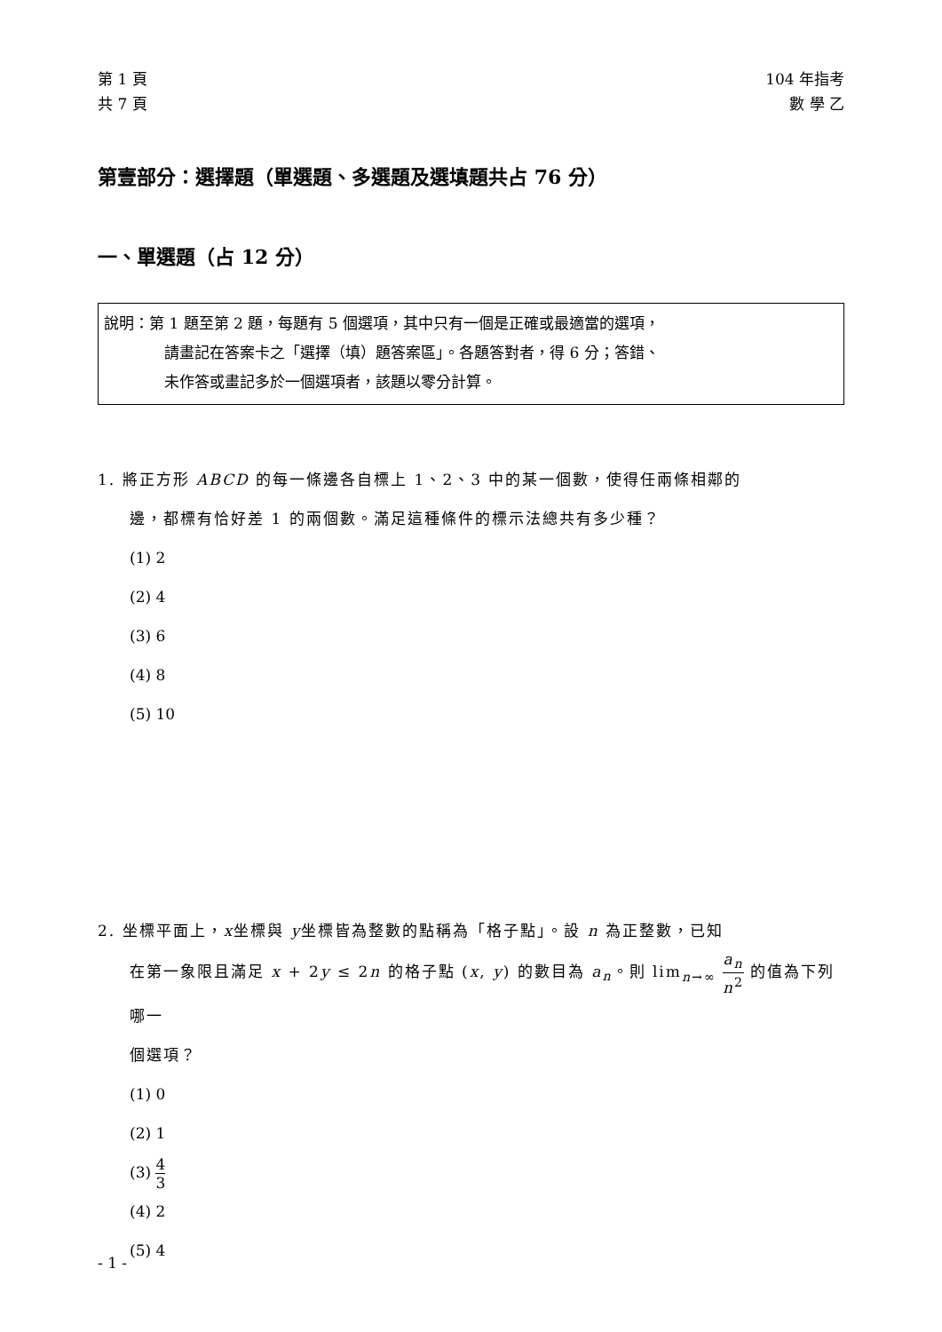第 1 頁
共 7 頁
104 年指考
數 學 乙
第壹部分：選擇題（單選題、多選題及選填題共占 76 分）
一、單選題（占 12 分）
說明：第 1 題至第 2 題，每題有 5 個選項，其中只有一個是正確或最適當的選項，
請畫記在答案卡之「選擇（填）題答案區」。各題答對者，得 6 分；答錯、
未作答或畫記多於一個選項者，該題以零分計算。
1. 將正方形 ABCD 的每一條邊各自標上 1、2、3 中的某一個數，使得任兩條相鄰的
邊，都標有恰好差 1 的兩個數。滿足這種條件的標示法總共有多少種？
(1) 2
(2) 4
(3) 6
(4) 8
(5) 10
2. 坐標平面上，x坐標與 y坐標皆為整數的點稱為「格子點」。設 n 為正整數，已知
在第一象限且滿足 x + 2y ≤ 2n 的格子點 (x, y) 的數目為 a<sub>n</sub>。則 lim<sub>n→∞</sub> a<sub>n</sub> n<sup>2</sup> 的值為下列哪一
個選項？
(1) 0
(2) 1
(3) 4 3
(4) 2
(5) 4
- 1 -